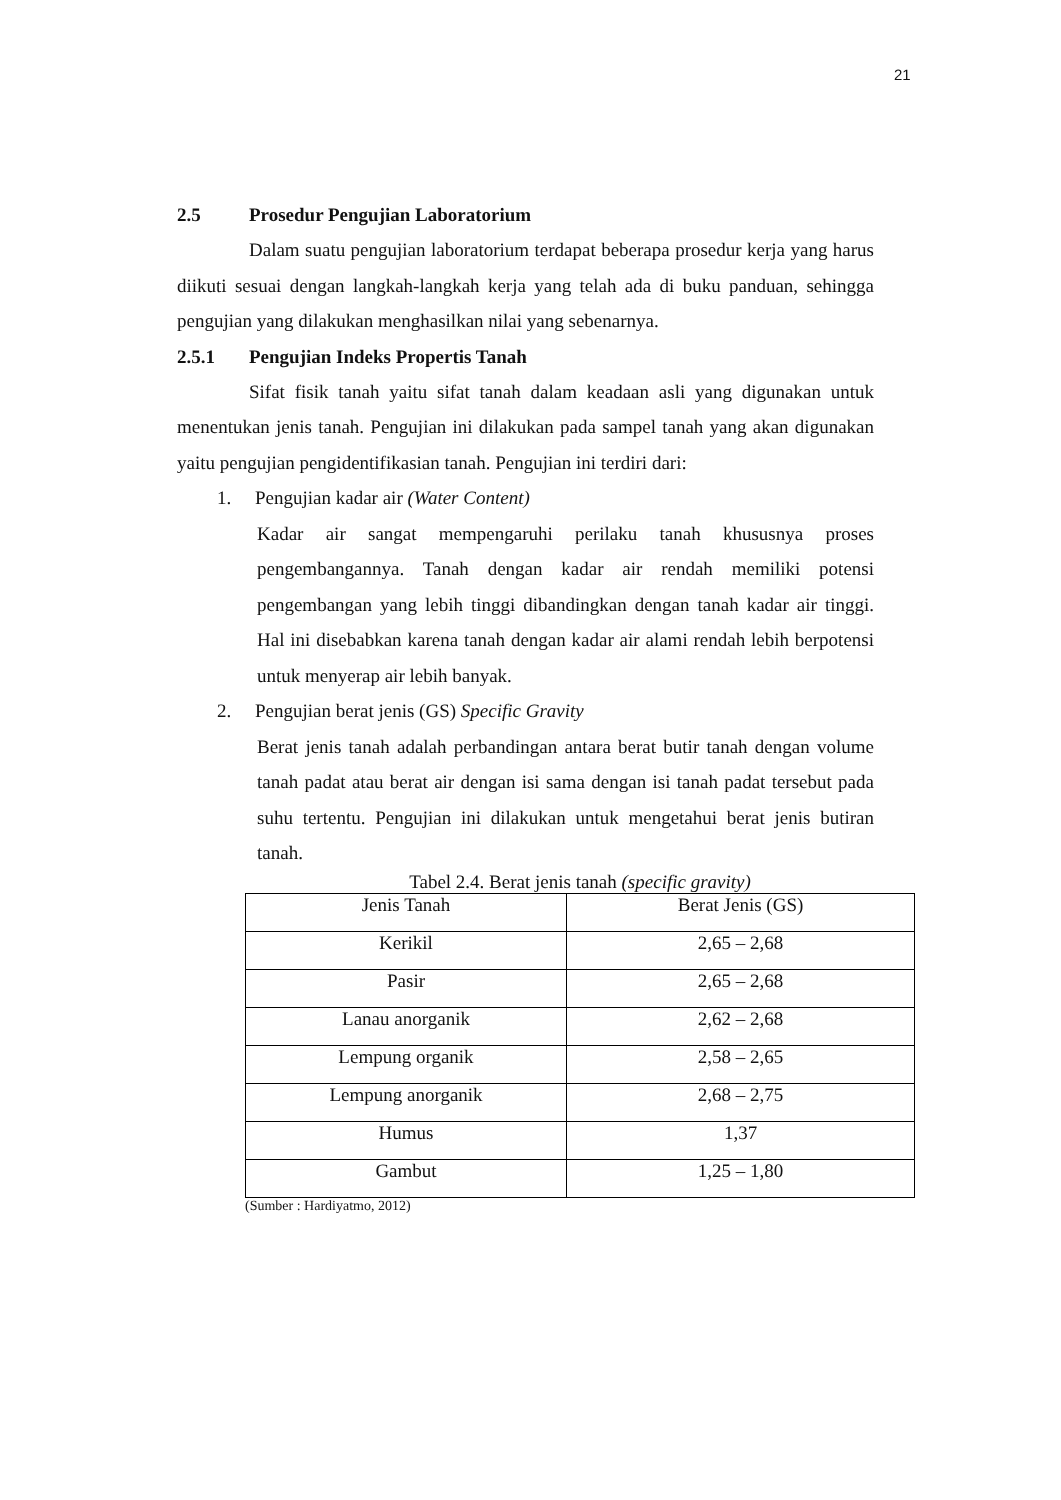21
2.5 Prosedur Pengujian Laboratorium
Dalam suatu pengujian laboratorium terdapat beberapa prosedur kerja yang harus diikuti sesuai dengan langkah-langkah kerja yang telah ada di buku panduan, sehingga pengujian yang dilakukan menghasilkan nilai yang sebenarnya.
2.5.1 Pengujian Indeks Propertis Tanah
Sifat fisik tanah yaitu sifat tanah dalam keadaan asli yang digunakan untuk menentukan jenis tanah. Pengujian ini dilakukan pada sampel tanah yang akan digunakan yaitu pengujian pengidentifikasian tanah. Pengujian ini terdiri dari:
1. Pengujian kadar air (Water Content)
Kadar air sangat mempengaruhi perilaku tanah khususnya proses pengembangannya. Tanah dengan kadar air rendah memiliki potensi pengembangan yang lebih tinggi dibandingkan dengan tanah kadar air tinggi. Hal ini disebabkan karena tanah dengan kadar air alami rendah lebih berpotensi untuk menyerap air lebih banyak.
2. Pengujian berat jenis (GS) Specific Gravity
Berat jenis tanah adalah perbandingan antara berat butir tanah dengan volume tanah padat atau berat air dengan isi sama dengan isi tanah padat tersebut pada suhu tertentu. Pengujian ini dilakukan untuk mengetahui berat jenis butiran tanah.
Tabel 2.4. Berat jenis tanah (specific gravity)
| Jenis Tanah | Berat Jenis (GS) |
| --- | --- |
| Kerikil | 2,65 – 2,68 |
| Pasir | 2,65 – 2,68 |
| Lanau anorganik | 2,62 – 2,68 |
| Lempung organik | 2,58 – 2,65 |
| Lempung anorganik | 2,68 – 2,75 |
| Humus | 1,37 |
| Gambut | 1,25 – 1,80 |
(Sumber : Hardiyatmo, 2012)